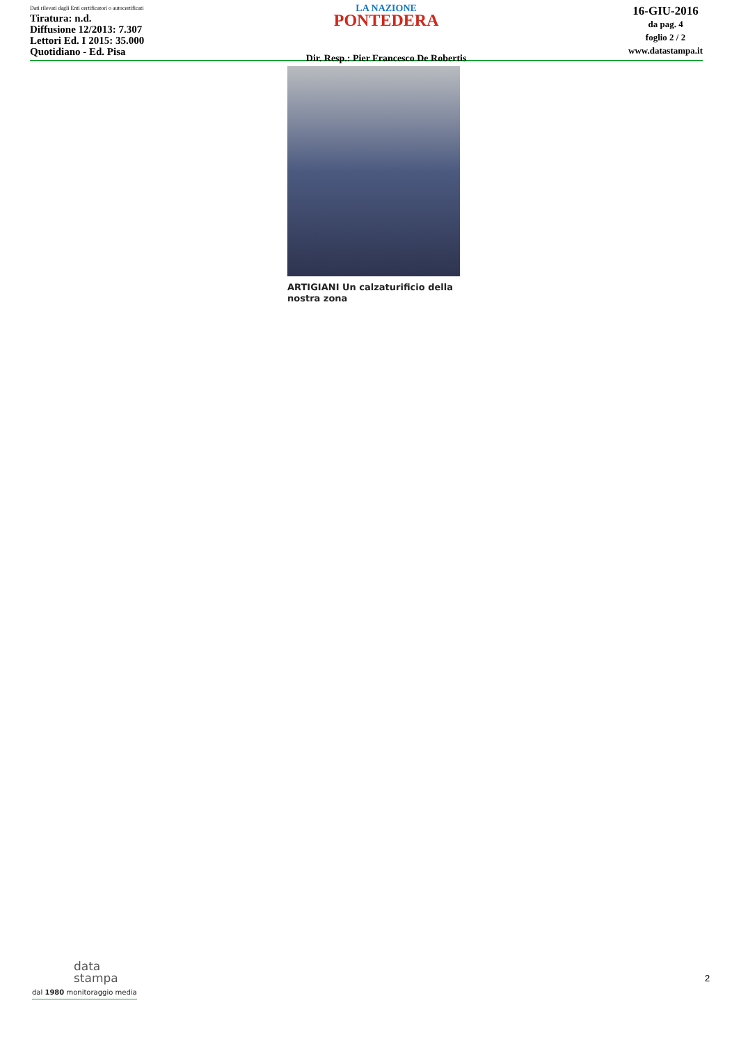Dati rilevati dagli Enti certificatori o autocertificati
Tiratura: n.d.
Diffusione 12/2013: 7.307
Lettori Ed. I 2015: 35.000
Quotidiano - Ed. Pisa
LA NAZIONE
PONTEDERA
Dir. Resp.: Pier Francesco De Robertis
16-GIU-2016
da pag. 4
foglio 2 / 2
www.datastampa.it
ARTIGIANI Un calzaturificio della nostra zona
data
stampa
dal 1980 monitoraggio media
2